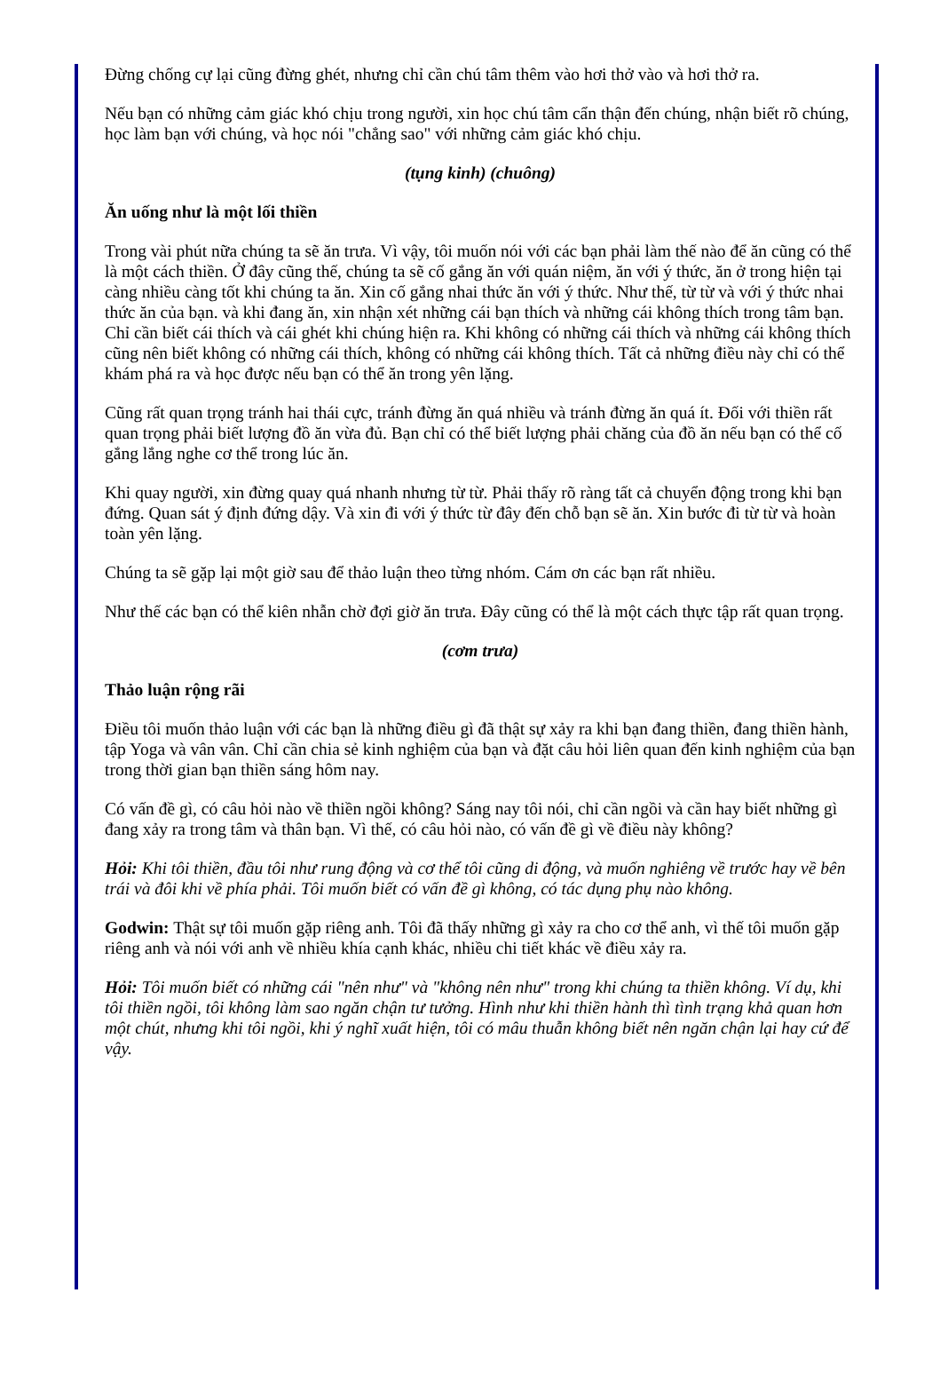Đừng chống cự lại cũng đừng ghét, nhưng chỉ cần chú tâm thêm vào hơi thở vào và hơi thở ra.
Nếu bạn có những cảm giác khó chịu trong người, xin học chú tâm cẩn thận đến chúng, nhận biết rõ chúng, học làm bạn với chúng, và học nói "chẳng sao" với những cảm giác khó chịu.
(tụng kinh) (chuông)
Ăn uống như là một lối thiền
Trong vài phút nữa chúng ta sẽ ăn trưa. Vì vậy, tôi muốn nói với các bạn phải làm thế nào để ăn cũng có thể là một cách thiền. Ở đây cũng thế, chúng ta sẽ cố gắng ăn với quán niệm, ăn với ý thức, ăn ở trong hiện tại càng nhiều càng tốt khi chúng ta ăn. Xin cố gắng nhai thức ăn với ý thức. Như thế, từ từ và với ý thức nhai thức ăn của bạn. và khi đang ăn, xin nhận xét những cái bạn thích và những cái không thích trong tâm bạn. Chỉ cần biết cái thích và cái ghét khi chúng hiện ra. Khi không có những cái thích và những cái không thích cũng nên biết không có những cái thích, không có những cái không thích. Tất cả những điều này chỉ có thể khám phá ra và học được nếu bạn có thể ăn trong yên lặng.
Cũng rất quan trọng tránh hai thái cực, tránh đừng ăn quá nhiều và tránh đừng ăn quá ít. Đối với thiền rất quan trọng phải biết lượng đồ ăn vừa đủ. Bạn chỉ có thể biết lượng phải chăng của đồ ăn nếu bạn có thể cố gắng lắng nghe cơ thể trong lúc ăn.
Khi quay người, xin đừng quay quá nhanh nhưng từ từ. Phải thấy rõ ràng tất cả chuyển động trong khi bạn đứng. Quan sát ý định đứng dậy. Và xin đi với ý thức từ đây đến chỗ bạn sẽ ăn. Xin bước đi từ từ và hoàn toàn yên lặng.
Chúng ta sẽ gặp lại một giờ sau để thảo luận theo từng nhóm. Cám ơn các bạn rất nhiều.
Như thế các bạn có thể kiên nhẫn chờ đợi giờ ăn trưa. Đây cũng có thể là một cách thực tập rất quan trọng.
(cơm trưa)
Thảo luận rộng rãi
Điều tôi muốn thảo luận với các bạn là những điều gì đã thật sự xảy ra khi bạn đang thiền, đang thiền hành, tập Yoga và vân vân. Chỉ cần chia sẻ kinh nghiệm của bạn và đặt câu hỏi liên quan đến kinh nghiệm của bạn trong thời gian bạn thiền sáng hôm nay.
Có vấn đề gì, có câu hỏi nào về thiền ngồi không? Sáng nay tôi nói, chỉ cần ngồi và cần hay biết những gì đang xảy ra trong tâm và thân bạn. Vì thế, có câu hỏi nào, có vấn đề gì về điều này không?
Hỏi: Khi tôi thiền, đầu tôi như rung động và cơ thể tôi cũng di động, và muốn nghiêng về trước hay về bên trái và đôi khi về phía phải. Tôi muốn biết có vấn đề gì không, có tác dụng phụ nào không.
Godwin: Thật sự tôi muốn gặp riêng anh. Tôi đã thấy những gì xảy ra cho cơ thể anh, vì thế tôi muốn gặp riêng anh và nói với anh về nhiều khía cạnh khác, nhiều chi tiết khác về điều xảy ra.
Hỏi: Tôi muốn biết có những cái "nên như" và "không nên như" trong khi chúng ta thiền không. Ví dụ, khi tôi thiền ngồi, tôi không làm sao ngăn chận tư tưởng. Hình như khi thiền hành thì tình trạng khả quan hơn một chút, nhưng khi tôi ngồi, khi ý nghĩ xuất hiện, tôi có mâu thuẫn không biết nên ngăn chận lại hay cứ để vậy.